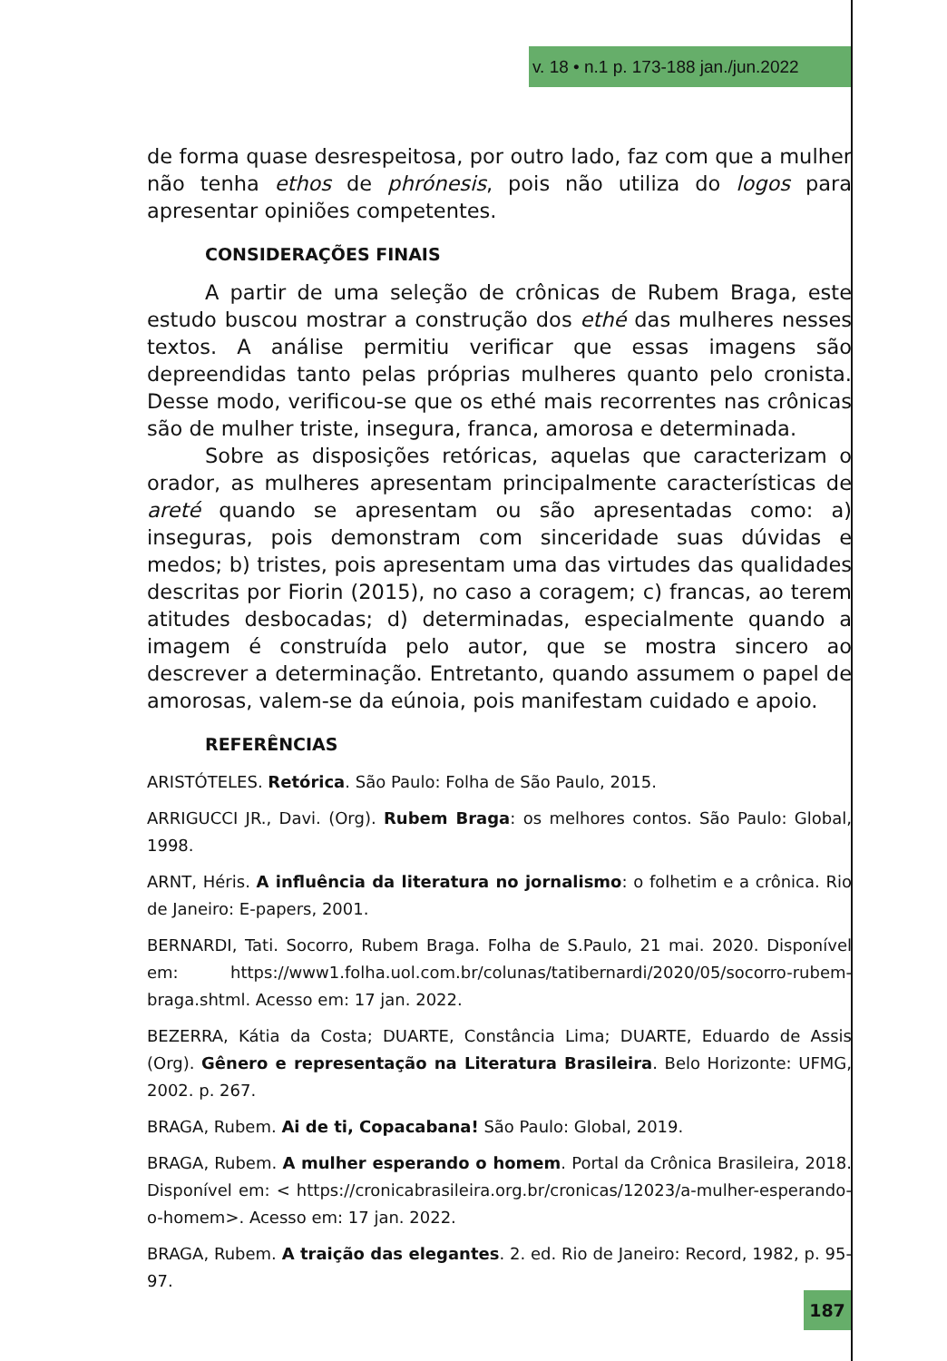v. 18 • n.1 p. 173-188 jan./jun.2022
de forma quase desrespeitosa, por outro lado, faz com que a mulher não tenha ethos de phrónesis, pois não utiliza do logos para apresentar opiniões competentes.
CONSIDERAÇÕES FINAIS
A partir de uma seleção de crônicas de Rubem Braga, este estudo buscou mostrar a construção dos ethé das mulheres nesses textos. A análise permitiu verificar que essas imagens são depreendidas tanto pelas próprias mulheres quanto pelo cronista. Desse modo, verificou-se que os ethé mais recorrentes nas crônicas são de mulher triste, insegura, franca, amorosa e determinada.
Sobre as disposições retóricas, aquelas que caracterizam o orador, as mulheres apresentam principalmente características de areté quando se apresentam ou são apresentadas como: a) inseguras, pois demonstram com sinceridade suas dúvidas e medos; b) tristes, pois apresentam uma das virtudes das qualidades descritas por Fiorin (2015), no caso a coragem; c) francas, ao terem atitudes desbocadas; d) determinadas, especialmente quando a imagem é construída pelo autor, que se mostra sincero ao descrever a determinação. Entretanto, quando assumem o papel de amorosas, valem-se da eúnoia, pois manifestam cuidado e apoio.
REFERÊNCIAS
ARISTÓTELES. Retórica. São Paulo: Folha de São Paulo, 2015.
ARRIGUCCI JR., Davi. (Org). Rubem Braga: os melhores contos. São Paulo: Global, 1998.
ARNT, Héris. A influência da literatura no jornalismo: o folhetim e a crônica. Rio de Janeiro: E-papers, 2001.
BERNARDI, Tati. Socorro, Rubem Braga. Folha de S.Paulo, 21 mai. 2020. Disponível em: https://www1.folha.uol.com.br/colunas/tatibernardi/2020/05/socorro-rubem-braga.shtml. Acesso em: 17 jan. 2022.
BEZERRA, Kátia da Costa; DUARTE, Constância Lima; DUARTE, Eduardo de Assis (Org). Gênero e representação na Literatura Brasileira. Belo Horizonte: UFMG, 2002. p. 267.
BRAGA, Rubem. Ai de ti, Copacabana! São Paulo: Global, 2019.
BRAGA, Rubem. A mulher esperando o homem. Portal da Crônica Brasileira, 2018. Disponível em: < https://cronicabrasileira.org.br/cronicas/12023/a-mulher-esperando-o-homem>. Acesso em: 17 jan. 2022.
BRAGA, Rubem. A traição das elegantes. 2. ed. Rio de Janeiro: Record, 1982, p. 95-97.
187